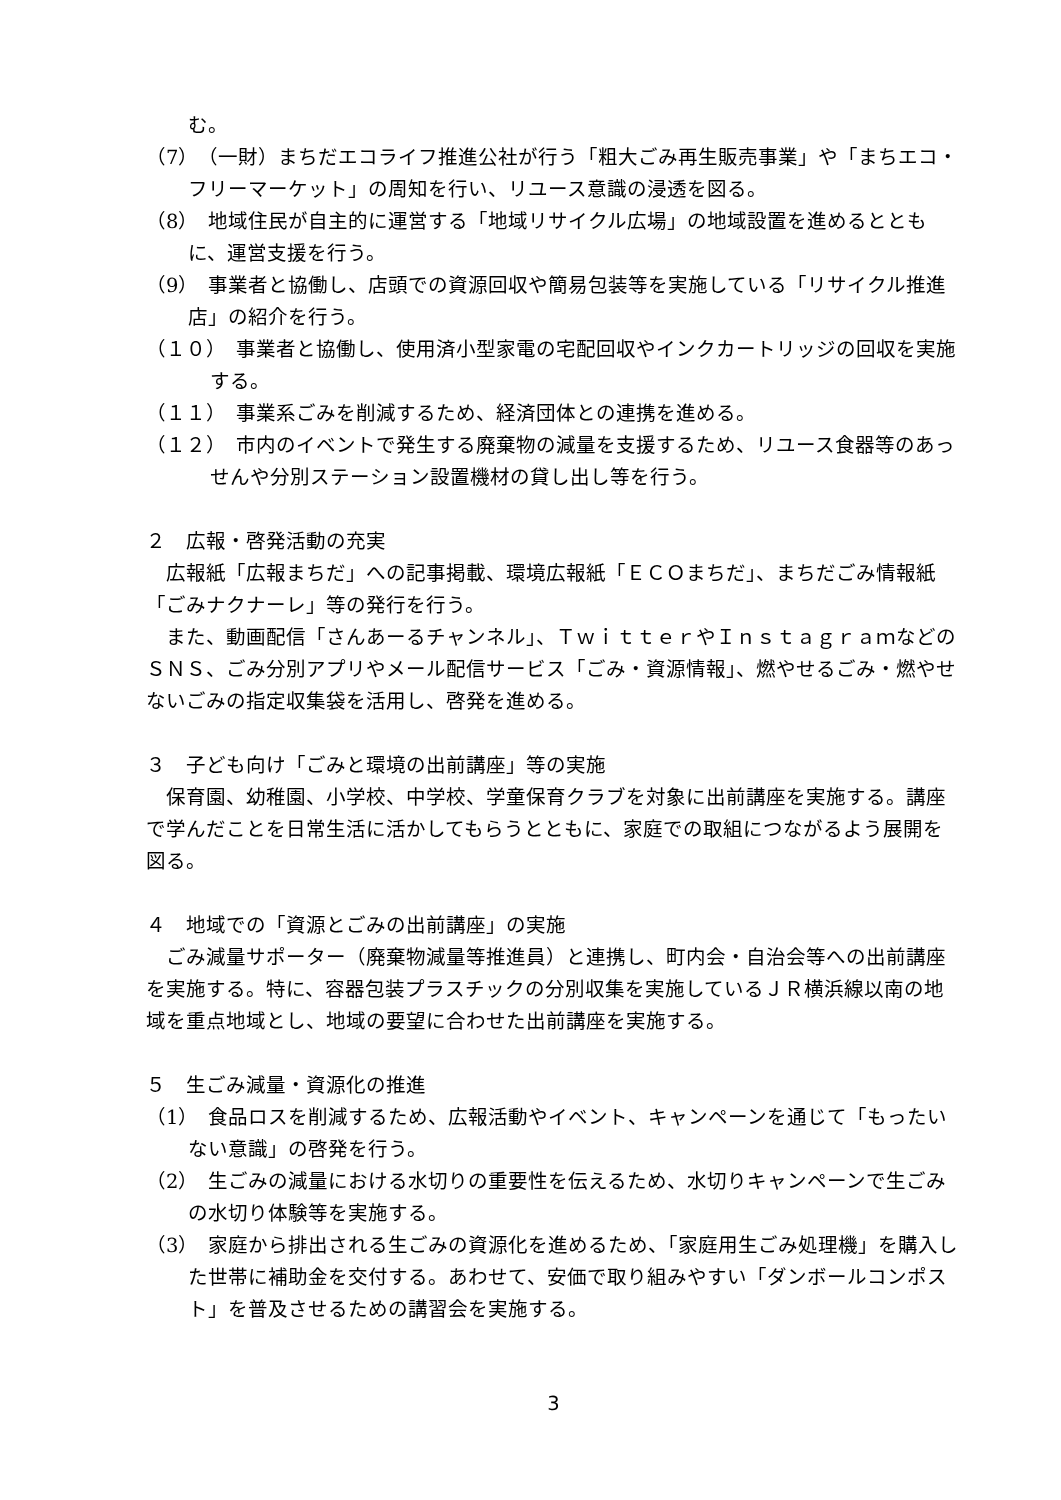む。
（7）　（一財）まちだエコライフ推進公社が行う「粗大ごみ再生販売事業」や「まちエコ・フリーマーケット」の周知を行い、リユース意識の浸透を図る。
（8）　地域住民が自主的に運営する「地域リサイクル広場」の地域設置を進めるとともに、運営支援を行う。
（9）　事業者と協働し、店頭での資源回収や簡易包装等を実施している「リサイクル推進店」の紹介を行う。
（１０）　事業者と協働し、使用済小型家電の宅配回収やインクカートリッジの回収を実施する。
（１１）　事業系ごみを削減するため、経済団体との連携を進める。
（１２）　市内のイベントで発生する廃棄物の減量を支援するため、リユース食器等のあっせんや分別ステーション設置機材の貸し出し等を行う。
２　広報・啓発活動の充実
広報紙「広報まちだ」への記事掲載、環境広報紙「ＥＣＯまちだ」、まちだごみ情報紙「ごみナクナーレ」等の発行を行う。
また、動画配信「さんあーるチャンネル」、ＴｗｉｔｔｅｒやＩｎｓｔａｇｒａｍなどのＳＮＳ、ごみ分別アプリやメール配信サービス「ごみ・資源情報」、燃やせるごみ・燃やせないごみの指定収集袋を活用し、啓発を進める。
３　子ども向け「ごみと環境の出前講座」等の実施
保育園、幼稚園、小学校、中学校、学童保育クラブを対象に出前講座を実施する。講座で学んだことを日常生活に活かしてもらうとともに、家庭での取組につながるよう展開を図る。
４　地域での「資源とごみの出前講座」の実施
ごみ減量サポーター（廃棄物減量等推進員）と連携し、町内会・自治会等への出前講座を実施する。特に、容器包装プラスチックの分別収集を実施しているＪＲ横浜線以南の地域を重点地域とし、地域の要望に合わせた出前講座を実施する。
５　生ごみ減量・資源化の推進
（1）　食品ロスを削減するため、広報活動やイベント、キャンペーンを通じて「もったいない意識」の啓発を行う。
（2）　生ごみの減量における水切りの重要性を伝えるため、水切りキャンペーンで生ごみの水切り体験等を実施する。
（3）　家庭から排出される生ごみの資源化を進めるため、「家庭用生ごみ処理機」を購入した世帯に補助金を交付する。あわせて、安価で取り組みやすい「ダンボールコンポスト」を普及させるための講習会を実施する。
3